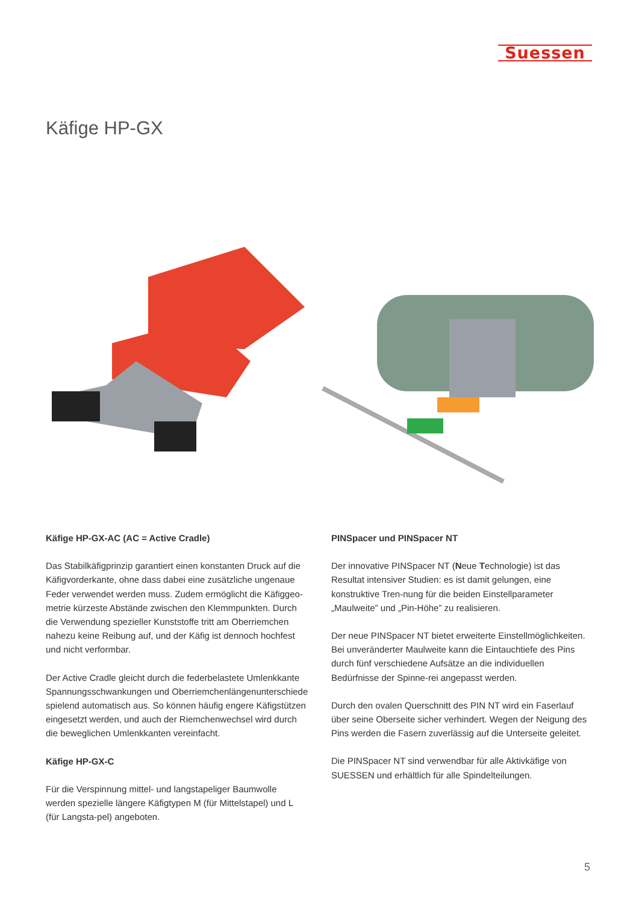Suessen
Käfige HP-GX
Käfige HP-GX-AC (AC = Active Cradle)
Das Stabilkäfigprinzip garantiert einen konstanten Druck auf die Käfigvorderkante, ohne dass dabei eine zusätzliche ungenaue Feder verwendet werden muss. Zudem ermöglicht die Käfiggeo-metrie kürzeste Abstände zwischen den Klemmpunkten. Durch die Verwendung spezieller Kunststoffe tritt am Oberriemchen nahezu keine Reibung auf, und der Käfig ist dennoch hochfest und nicht verformbar.
Der Active Cradle gleicht durch die federbelastete Umlenkkante Spannungsschwankungen und Oberriemchenlängenunterschiede spielend automatisch aus. So können häufig engere Käfigstützen eingesetzt werden, und auch der Riemchenwechsel wird durch die beweglichen Umlenkkanten vereinfacht.
Käfige HP-GX-C
Für die Verspinnung mittel- und langstapeliger Baumwolle werden spezielle längere Käfigtypen M (für Mittelstapel) und L (für Langsta-pel) angeboten.
PINSpacer und PINSpacer NT
Der innovative PINSpacer NT (Neue Technologie) ist das Resultat intensiver Studien: es ist damit gelungen, eine konstruktive Tren-nung für die beiden Einstellparameter „Maulweite” und „Pin-Höhe” zu realisieren.
Der neue PINSpacer NT bietet erweiterte Einstellmöglichkeiten. Bei unveränderter Maulweite kann die Eintauchtiefe des Pins durch fünf verschiedene Aufsätze an die individuellen Bedürfnisse der Spinne-rei angepasst werden.
Durch den ovalen Querschnitt des PIN NT wird ein Faserlauf über seine Oberseite sicher verhindert. Wegen der Neigung des Pins werden die Fasern zuverlässig auf die Unterseite geleitet.
Die PINSpacer NT sind verwendbar für alle Aktivkäfige von SUESSEN und erhältlich für alle Spindelteilungen.
5